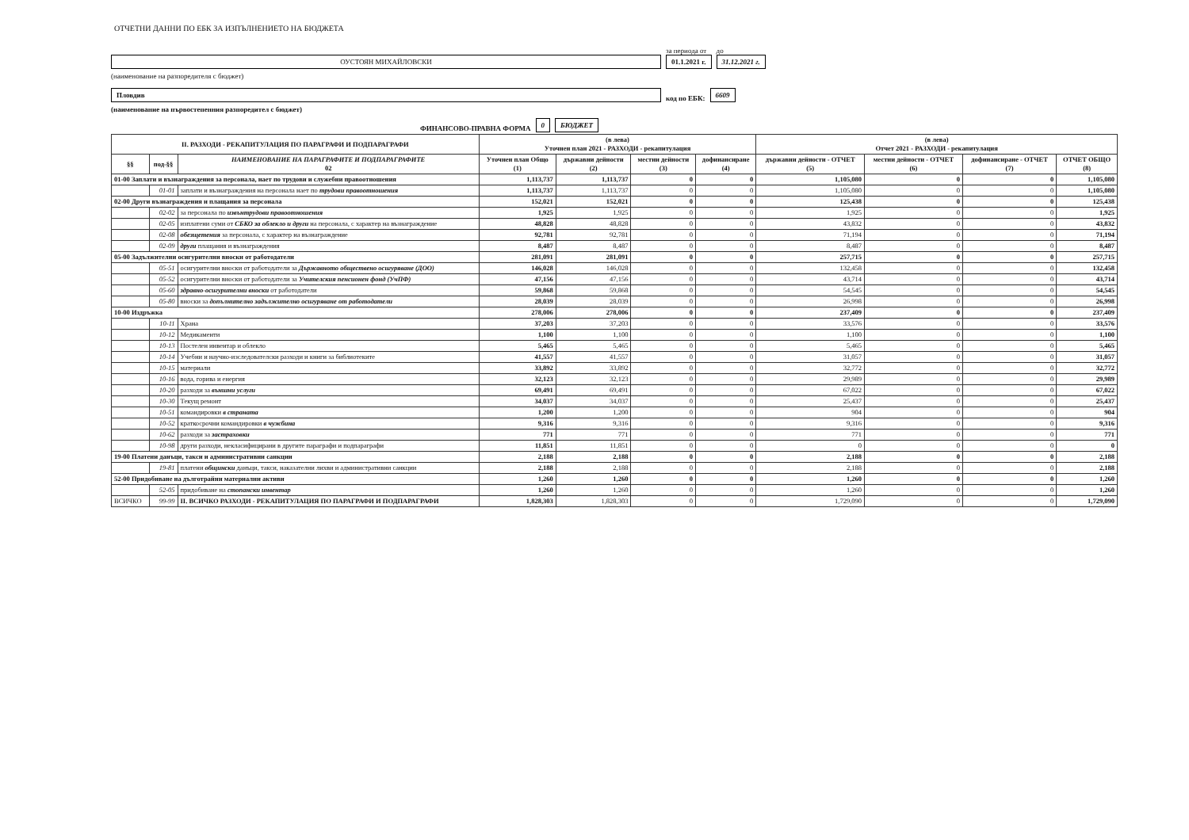ОТЧЕТНИ ДАННИ ПО ЕБК ЗА ИЗПЪЛНЕНИЕТО НА БЮДЖЕТА
ОУСТОЯН МИХАЙЛОВСКИ
за периода от
01.1.2021 г.
до
31.12.2021 г.
(наименование на разпоредителя с бюджет)
Пловдив
код по ЕБК:
6609
(наименование на първостепенния разпоредител с бюджет)
ФИНАНСОВО-ПРАВНА ФОРМА
0
БЮДЖЕТ
| II. РАЗХОДИ - РЕКАПИТУЛАЦИЯ ПО ПАРАГРАФИ И ПОДПАРАГРАФИ | | | (в лева) Уточнен план 2021 - РАЗХОДИ - рекапитулация | | | | (в лева) Отчет 2021 - РАЗХОДИ - рекапитулация | | | |
| --- | --- | --- | --- | --- | --- | --- | --- | --- | --- | --- |
| §§ | под-§§ | НАИМЕНОВАНИЕ НА ПАРАГРАФИТЕ И ПОДПАРАГРАФИТЕ 02 | Уточнен план Общо (1) | държавни дейности (2) | местни дейности (3) | дофинансиране (4) | държавни дейности - ОТЧЕТ (5) | местни дейности - ОТЧЕТ (6) | дофинансиране - ОТЧЕТ (7) | ОТЧЕТ ОБЩО (8) |
| 01-00 Заплати и възнаграждения за персонала, нает по трудови и служебни правоотношения | | | 1,113,737 | 1,113,737 | 0 | 0 | 1,105,080 | 0 | 0 | 1,105,080 |
| | 01-01 | заплати и възнаграждения на персонала нает по трудови правоотношения | 1,113,737 | 1,113,737 | 0 | 0 | 1,105,080 | 0 | 0 | 1,105,080 |
| 02-00 Други възнаграждения и плащания за персонала | | | 152,021 | 152,021 | 0 | 0 | 125,438 | 0 | 0 | 125,438 |
| | 02-02 | за персонала по извънтрудови правоотношения | 1,925 | 1,925 | 0 | 0 | 1,925 | 0 | 0 | 1,925 |
| | 02-05 | изплатени суми от СБКО за облекло и други на персонала, с характер на възнаграждение | 48,828 | 48,828 | 0 | 0 | 43,832 | 0 | 0 | 43,832 |
| | 02-08 | обезщетения за персонала, с характер на възнаграждение | 92,781 | 92,781 | 0 | 0 | 71,194 | 0 | 0 | 71,194 |
| | 02-09 | други плащания и възнаграждения | 8,487 | 8,487 | 0 | 0 | 8,487 | 0 | 0 | 8,487 |
| 05-00 Задължителни осигурителни вноски от работодатели | | | 281,091 | 281,091 | 0 | 0 | 257,715 | 0 | 0 | 257,715 |
| | 05-51 | осигурителни вноски от работодатели за Държавното обществено осигуряване (ДОО) | 146,028 | 146,028 | 0 | 0 | 132,458 | 0 | 0 | 132,458 |
| | 05-52 | осигурителни вноски от работодатели за Учителския пенсионен фонд (УчПФ) | 47,156 | 47,156 | 0 | 0 | 43,714 | 0 | 0 | 43,714 |
| | 05-60 | здравно-осигурителни вноски от работодатели | 59,868 | 59,868 | 0 | 0 | 54,545 | 0 | 0 | 54,545 |
| | 05-80 | вноски за допълнително задължително осигуряване от работодатели | 28,039 | 28,039 | 0 | 0 | 26,998 | 0 | 0 | 26,998 |
| 10-00 Издръжка | | | 278,006 | 278,006 | 0 | 0 | 237,409 | 0 | 0 | 237,409 |
| | 10-11 | Храна | 37,203 | 37,203 | 0 | 0 | 33,576 | 0 | 0 | 33,576 |
| | 10-12 | Медикаменти | 1,100 | 1,100 | 0 | 0 | 1,100 | 0 | 0 | 1,100 |
| | 10-13 | Постелен инвентар и облекло | 5,465 | 5,465 | 0 | 0 | 5,465 | 0 | 0 | 5,465 |
| | 10-14 | Учебни и научно-изследователски разходи и книги за библиотеките | 41,557 | 41,557 | 0 | 0 | 31,057 | 0 | 0 | 31,057 |
| | 10-15 | материали | 33,892 | 33,892 | 0 | 0 | 32,772 | 0 | 0 | 32,772 |
| | 10-16 | вода, горива и енергия | 32,123 | 32,123 | 0 | 0 | 29,989 | 0 | 0 | 29,989 |
| | 10-20 | разходи за външни услуги | 69,491 | 69,491 | 0 | 0 | 67,022 | 0 | 0 | 67,022 |
| | 10-30 | Текущ ремонт | 34,037 | 34,037 | 0 | 0 | 25,437 | 0 | 0 | 25,437 |
| | 10-51 | командировки в страната | 1,200 | 1,200 | 0 | 0 | 904 | 0 | 0 | 904 |
| | 10-52 | краткосрочни командировки в чужбина | 9,316 | 9,316 | 0 | 0 | 9,316 | 0 | 0 | 9,316 |
| | 10-62 | разходи за застраховки | 771 | 771 | 0 | 0 | 771 | 0 | 0 | 771 |
| | 10-98 | други разходи, некласифицирани в другите параграфи и подпараграфи | 11,851 | 11,851 | 0 | 0 | 0 | 0 | 0 | 0 |
| 19-00 Платени данъци, такси и административни санкции | | | 2,188 | 2,188 | 0 | 0 | 2,188 | 0 | 0 | 2,188 |
| | 19-81 | платени общински данъци, такси, наказателни лихви и административни санкции | 2,188 | 2,188 | 0 | 0 | 2,188 | 0 | 0 | 2,188 |
| 52-00 Придобиване на дълготрайни материални активи | | | 1,260 | 1,260 | 0 | 0 | 1,260 | 0 | 0 | 1,260 |
| | 52-05 | придобиване на стопански инвентар | 1,260 | 1,260 | 0 | 0 | 1,260 | 0 | 0 | 1,260 |
| ВСИЧКО | 99-99 | II. ВСИЧКО РАЗХОДИ - РЕКАПИТУЛАЦИЯ ПО ПАРАГРАФИ И ПОДПАРАГРАФИ | 1,828,303 | 1,828,303 | 0 | 0 | 1,729,090 | 0 | 0 | 1,729,090 |